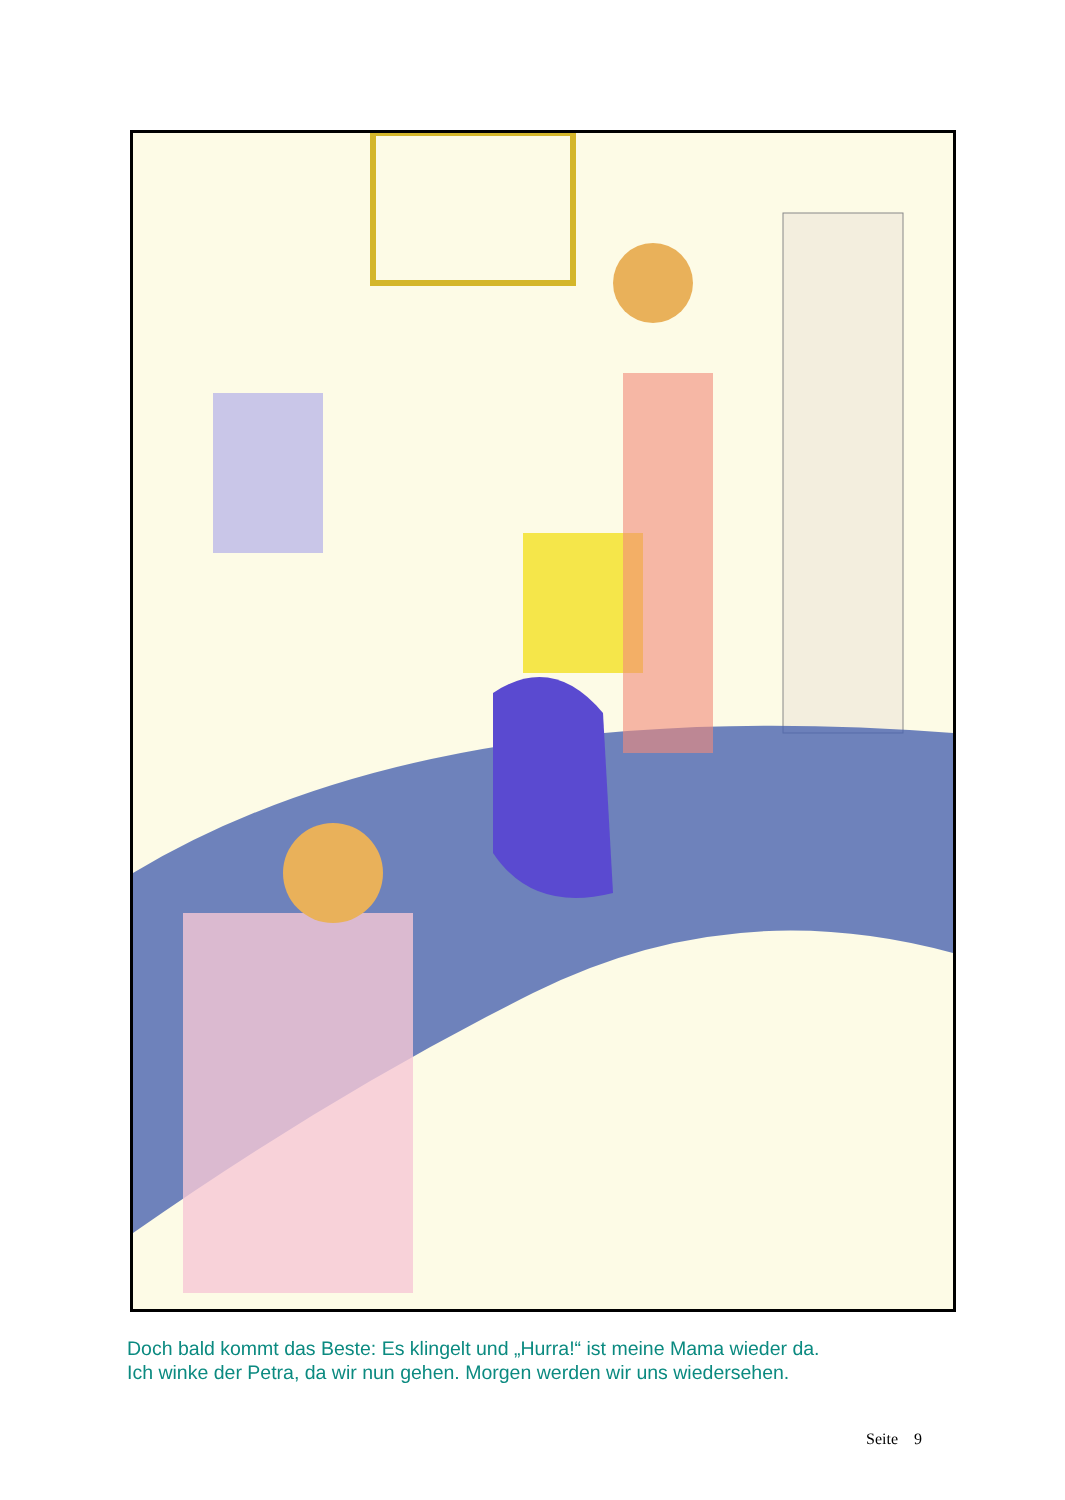Doch bald kommt das Beste: Es klingelt und „Hurra!“ ist meine Mama wieder da.
Ich winke der Petra, da wir nun gehen. Morgen werden wir uns wiedersehen.
Seite 9